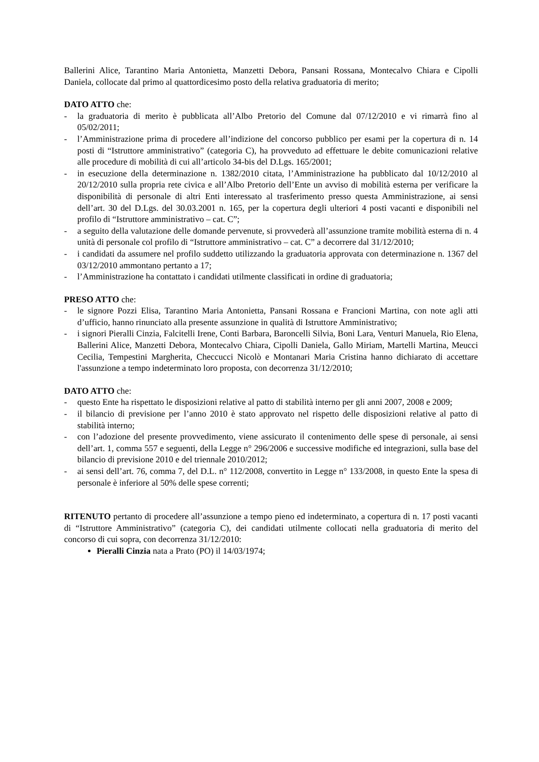Ballerini Alice, Tarantino Maria Antonietta, Manzetti Debora, Pansani Rossana, Montecalvo Chiara e Cipolli Daniela, collocate dal primo al quattordicesimo posto della relativa graduatoria di merito;
DATO ATTO che:
- la graduatoria di merito è pubblicata all’Albo Pretorio del Comune dal 07/12/2010 e vi rimarrà fino al 05/02/2011;
- l’Amministrazione prima di procedere all’indizione del concorso pubblico per esami per la copertura di n. 14 posti di “Istruttore amministrativo” (categoria C), ha provveduto ad effettuare le debite comunicazioni relative alle procedure di mobilità di cui all’articolo 34-bis del D.Lgs. 165/2001;
- in esecuzione della determinazione n. 1382/2010 citata, l’Amministrazione ha pubblicato dal 10/12/2010 al 20/12/2010 sulla propria rete civica e all’Albo Pretorio dell’Ente un avviso di mobilità esterna per verificare la disponibilità di personale di altri Enti interessato al trasferimento presso questa Amministrazione, ai sensi dell’art. 30 del D.Lgs. del 30.03.2001 n. 165, per la copertura degli ulteriori 4 posti vacanti e disponibili nel profilo di “Istruttore amministrativo – cat. C”;
- a seguito della valutazione delle domande pervenute, si provvederà all’assunzione tramite mobilità esterna di n. 4 unità di personale col profilo di “Istruttore amministrativo – cat. C” a decorrere dal 31/12/2010;
- i candidati da assumere nel profilo suddetto utilizzando la graduatoria approvata con determinazione n. 1367 del 03/12/2010 ammontano pertanto a 17;
- l’Amministrazione ha contattato i candidati utilmente classificati in ordine di graduatoria;
PRESO ATTO che:
- le signore Pozzi Elisa, Tarantino Maria Antonietta, Pansani Rossana e Francioni Martina, con note agli atti d’ufficio, hanno rinunciato alla presente assunzione in qualità di Istruttore Amministrativo;
- i signori Pieralli Cinzia, Falcitelli Irene, Conti Barbara, Baroncelli Silvia, Boni Lara, Venturi Manuela, Rio Elena, Ballerini Alice, Manzetti Debora, Montecalvo Chiara, Cipolli Daniela, Gallo Miriam, Martelli Martina, Meucci Cecilia, Tempestini Margherita, Checcucci Nicolò e Montanari Maria Cristina hanno dichiarato di accettare l'assunzione a tempo indeterminato loro proposta, con decorrenza 31/12/2010;
DATO ATTO che:
- questo Ente ha rispettato le disposizioni relative al patto di stabilità interno per gli anni 2007, 2008 e 2009;
- il bilancio di previsione per l’anno 2010 è stato approvato nel rispetto delle disposizioni relative al patto di stabilità interno;
- con l’adozione del presente provvedimento, viene assicurato il contenimento delle spese di personale, ai sensi dell’art. 1, comma 557 e seguenti, della Legge n° 296/2006 e successive modifiche ed integrazioni, sulla base del bilancio di previsione 2010 e del triennale 2010/2012;
- ai sensi dell’art. 76, comma 7, del D.L. n° 112/2008, convertito in Legge n° 133/2008, in questo Ente la spesa di personale è inferiore al 50% delle spese correnti;
RITENUTO pertanto di procedere all’assunzione a tempo pieno ed indeterminato, a copertura di n. 17 posti vacanti di “Istruttore Amministrativo” (categoria C), dei candidati utilmente collocati nella graduatoria di merito del concorso di cui sopra, con decorrenza 31/12/2010:
Pieralli Cinzia nata a Prato (PO) il 14/03/1974;